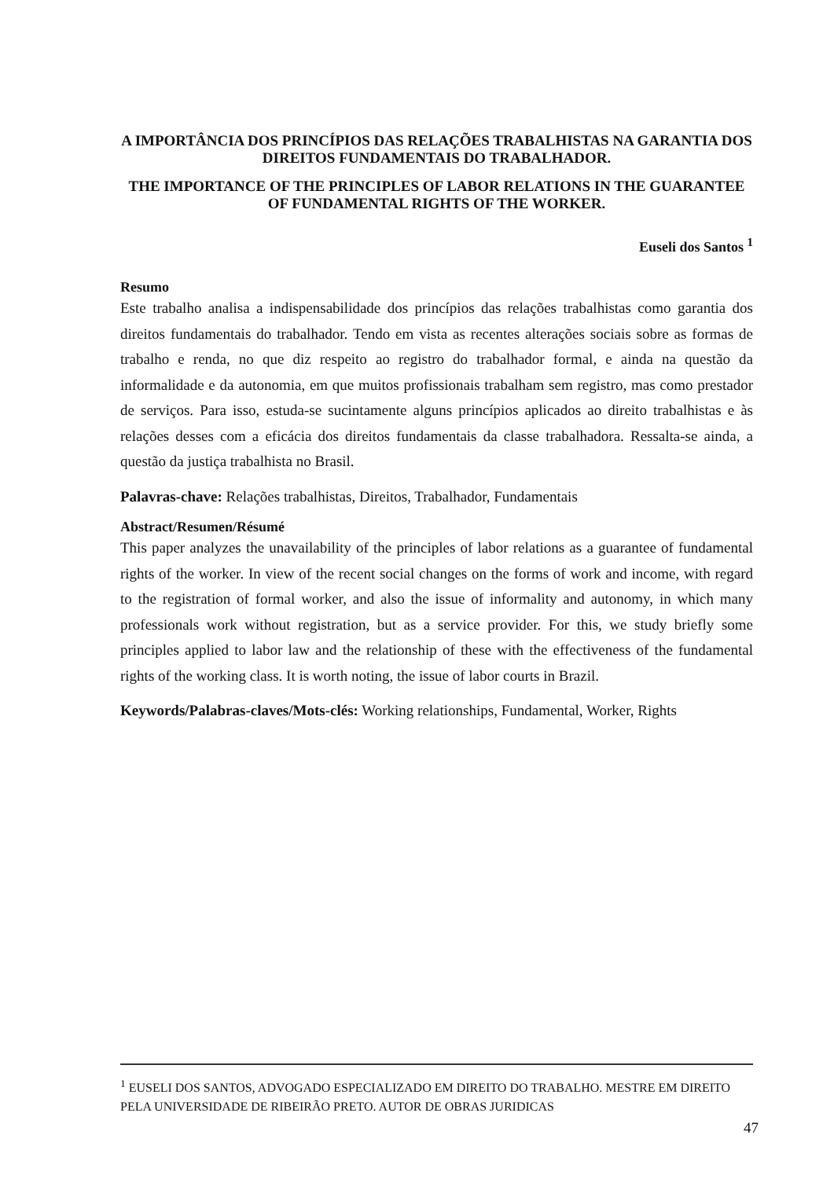A IMPORTÂNCIA DOS PRINCÍPIOS DAS RELAÇÕES TRABALHISTAS NA GARANTIA DOS DIREITOS FUNDAMENTAIS DO TRABALHADOR.
THE IMPORTANCE OF THE PRINCIPLES OF LABOR RELATIONS IN THE GUARANTEE OF FUNDAMENTAL RIGHTS OF THE WORKER.
Euseli dos Santos <sup>1</sup>
Resumo
Este trabalho analisa a indispensabilidade dos princípios das relações trabalhistas como garantia dos direitos fundamentais do trabalhador. Tendo em vista as recentes alterações sociais sobre as formas de trabalho e renda, no que diz respeito ao registro do trabalhador formal, e ainda na questão da informalidade e da autonomia, em que muitos profissionais trabalham sem registro, mas como prestador de serviços. Para isso, estuda-se sucintamente alguns princípios aplicados ao direito trabalhistas e às relações desses com a eficácia dos direitos fundamentais da classe trabalhadora. Ressalta-se ainda, a questão da justiça trabalhista no Brasil.
Palavras-chave: Relações trabalhistas, Direitos, Trabalhador, Fundamentais
Abstract/Resumen/Résumé
This paper analyzes the unavailability of the principles of labor relations as a guarantee of fundamental rights of the worker. In view of the recent social changes on the forms of work and income, with regard to the registration of formal worker, and also the issue of informality and autonomy, in which many professionals work without registration, but as a service provider. For this, we study briefly some principles applied to labor law and the relationship of these with the effectiveness of the fundamental rights of the working class. It is worth noting, the issue of labor courts in Brazil.
Keywords/Palabras-claves/Mots-clés: Working relationships, Fundamental, Worker, Rights
<sup>1</sup> EUSELI DOS SANTOS, ADVOGADO ESPECIALIZADO EM DIREITO DO TRABALHO. MESTRE EM DIREITO PELA UNIVERSIDADE DE RIBEIRÃO PRETO. AUTOR DE OBRAS JURIDICAS
47